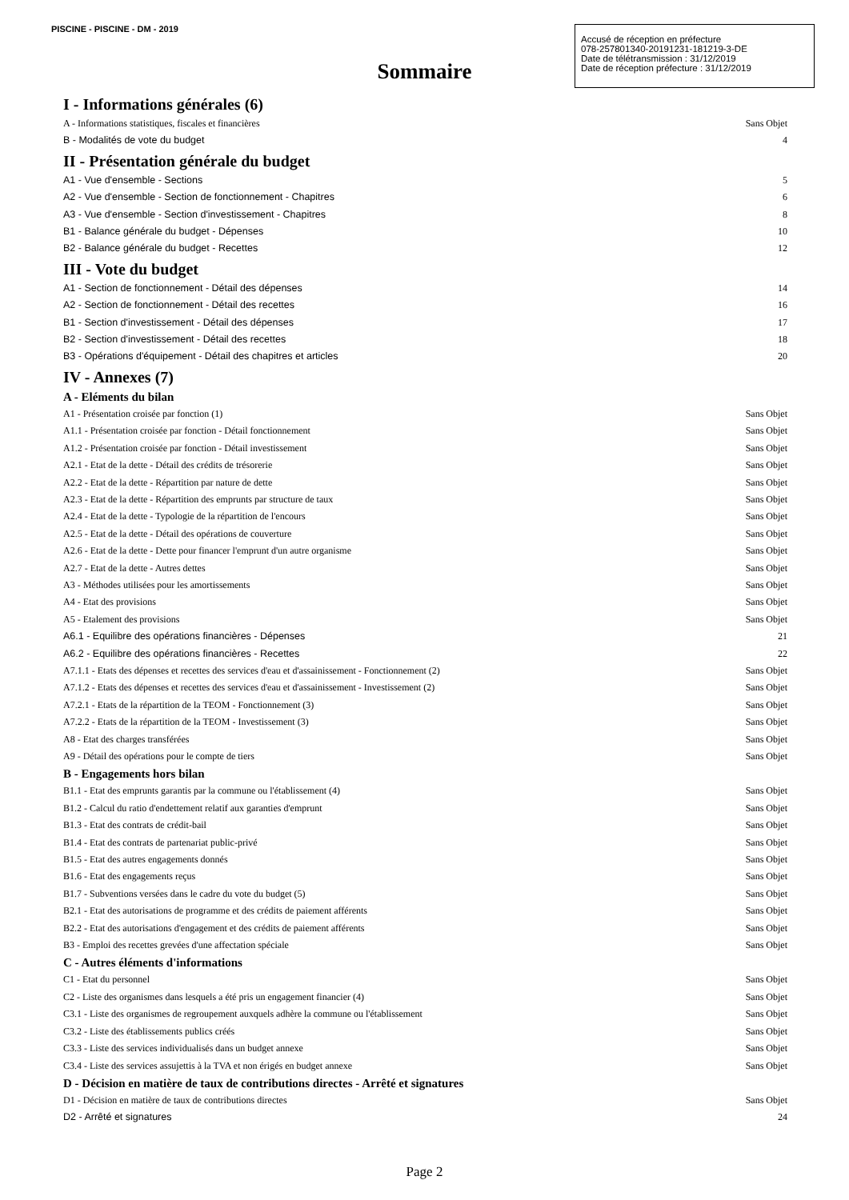PISCINE - PISCINE - DM - 2019
Accusé de réception en préfecture
078-257801340-20191231-181219-3-DE
Date de télétransmission : 31/12/2019
Date de réception préfecture : 31/12/2019
Sommaire
I - Informations générales (6)
A - Informations statistiques, fiscales et financières Sans Objet
B - Modalités de vote du budget 4
II - Présentation générale du budget
A1 - Vue d'ensemble - Sections 5
A2 - Vue d'ensemble - Section de fonctionnement - Chapitres 6
A3 - Vue d'ensemble - Section d'investissement - Chapitres 8
B1 - Balance générale du budget - Dépenses 10
B2 - Balance générale du budget - Recettes 12
III - Vote du budget
A1 - Section de fonctionnement - Détail des dépenses 14
A2 - Section de fonctionnement - Détail des recettes 16
B1 - Section d'investissement - Détail des dépenses 17
B2 - Section d'investissement - Détail des recettes 18
B3 - Opérations d'équipement - Détail des chapitres et articles 20
IV - Annexes (7)
A - Eléments du bilan
A1 - Présentation croisée par fonction (1) Sans Objet
A1.1 - Présentation croisée par fonction - Détail fonctionnement Sans Objet
A1.2 - Présentation croisée par fonction - Détail investissement Sans Objet
A2.1 - Etat de la dette - Détail des crédits de trésorerie Sans Objet
A2.2 - Etat de la dette - Répartition par nature de dette Sans Objet
A2.3 - Etat de la dette - Répartition des emprunts par structure de taux Sans Objet
A2.4 - Etat de la dette - Typologie de la répartition de l'encours Sans Objet
A2.5 - Etat de la dette - Détail des opérations de couverture Sans Objet
A2.6 - Etat de la dette - Dette pour financer l'emprunt d'un autre organisme Sans Objet
A2.7 - Etat de la dette - Autres dettes Sans Objet
A3 - Méthodes utilisées pour les amortissements Sans Objet
A4 - Etat des provisions Sans Objet
A5 - Etalement des provisions Sans Objet
A6.1 - Equilibre des opérations financières - Dépenses 21
A6.2 - Equilibre des opérations financières - Recettes 22
A7.1.1 - Etats des dépenses et recettes des services d'eau et d'assainissement - Fonctionnement (2) Sans Objet
A7.1.2 - Etats des dépenses et recettes des services d'eau et d'assainissement - Investissement (2) Sans Objet
A7.2.1 - Etats de la répartition de la TEOM - Fonctionnement (3) Sans Objet
A7.2.2 - Etats de la répartition de la TEOM - Investissement (3) Sans Objet
A8 - Etat des charges transférées Sans Objet
A9 - Détail des opérations pour le compte de tiers Sans Objet
B - Engagements hors bilan
B1.1 - Etat des emprunts garantis par la commune ou l'établissement (4) Sans Objet
B1.2 - Calcul du ratio d'endettement relatif aux garanties d'emprunt Sans Objet
B1.3 - Etat des contrats de crédit-bail Sans Objet
B1.4 - Etat des contrats de partenariat public-privé Sans Objet
B1.5 - Etat des autres engagements donnés Sans Objet
B1.6 - Etat des engagements reçus Sans Objet
B1.7 - Subventions versées dans le cadre du vote du budget (5) Sans Objet
B2.1 - Etat des autorisations de programme et des crédits de paiement afférents Sans Objet
B2.2 - Etat des autorisations d'engagement et des crédits de paiement afférents Sans Objet
B3 - Emploi des recettes grevées d'une affectation spéciale Sans Objet
C - Autres éléments d'informations
C1 - Etat du personnel Sans Objet
C2 - Liste des organismes dans lesquels a été pris un engagement financier (4) Sans Objet
C3.1 - Liste des organismes de regroupement auxquels adhère la commune ou l'établissement Sans Objet
C3.2 - Liste des établissements publics créés Sans Objet
C3.3 - Liste des services individualisés dans un budget annexe Sans Objet
C3.4 - Liste des services assujettis à la TVA et non érigés en budget annexe Sans Objet
D - Décision en matière de taux de contributions directes - Arrêté et signatures
D1 - Décision en matière de taux de contributions directes Sans Objet
D2 - Arrêté et signatures 24
Page 2